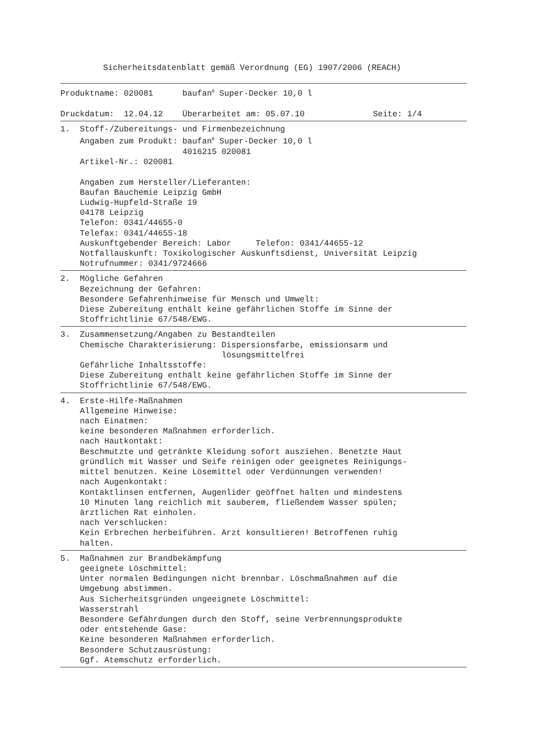Sicherheitsdatenblatt gemäß Verordnung (EG) 1907/2006 (REACH)
Produktname: 020081      baufan® Super-Decker 10,0 l

Druckdatum:  12.04.12    Überarbeitet am: 05.07.10              Seite: 1/4
1.  Stoff-/Zubereitungs- und Firmenbezeichnung
    Angaben zum Produkt: baufan® Super-Decker 10,0 l
                         4016215 020081
    Artikel-Nr.: 020081

    Angaben zum Hersteller/Lieferanten:
    Baufan Bauchemie Leipzig GmbH
    Ludwig-Hupfeld-Straße 19
    04178 Leipzig
    Telefon: 0341/44655-0
    Telefax: 0341/44655-18
    Auskunftgebender Bereich: Labor     Telefon: 0341/44655-12
    Notfallauskunft: Toxikologischer Auskunftsdienst, Universität Leipzig
    Notrufnummer: 0341/9724666
2.  Mögliche Gefahren
    Bezeichnung der Gefahren:
    Besondere Gefahrenhinweise für Mensch und Umwelt:
    Diese Zubereitung enthält keine gefährlichen Stoffe im Sinne der
    Stoffrichtlinie 67/548/EWG.
3.  Zusammensetzung/Angaben zu Bestandteilen
    Chemische Charakterisierung: Dispersionsfarbe, emissionsarm und
                                 lösungsmittelfrei
    Gefährliche Inhaltsstoffe:
    Diese Zubereitung enthält keine gefährlichen Stoffe im Sinne der
    Stoffrichtlinie 67/548/EWG.
4.  Erste-Hilfe-Maßnahmen
    Allgemeine Hinweise:
    nach Einatmen:
    keine besonderen Maßnahmen erforderlich.
    nach Hautkontakt:
    Beschmutzte und getränkte Kleidung sofort ausziehen. Benetzte Haut
    gründlich mit Wasser und Seife reinigen oder geeignetes Reinigungs-
    mittel benutzen. Keine Lösemittel oder Verdünnungen verwenden!
    nach Augenkontakt:
    Kontaktlinsen entfernen, Augenlider geöffnet halten und mindestens
    10 Minuten lang reichlich mit sauberem, fließendem Wasser spülen;
    ärztlichen Rat einholen.
    nach Verschlucken:
    Kein Erbrechen herbeiführen. Arzt konsultieren! Betroffenen ruhig
    halten.
5.  Maßnahmen zur Brandbekämpfung
    geeignete Löschmittel:
    Unter normalen Bedingungen nicht brennbar. Löschmaßnahmen auf die
    Umgebung abstimmen.
    Aus Sicherheitsgründen ungeeignete Löschmittel:
    Wasserstrahl
    Besondere Gefährdungen durch den Stoff, seine Verbrennungsprodukte
    oder entstehende Gase:
    Keine besonderen Maßnahmen erforderlich.
    Besondere Schutzausrüstung:
    Ggf. Atemschutz erforderlich.